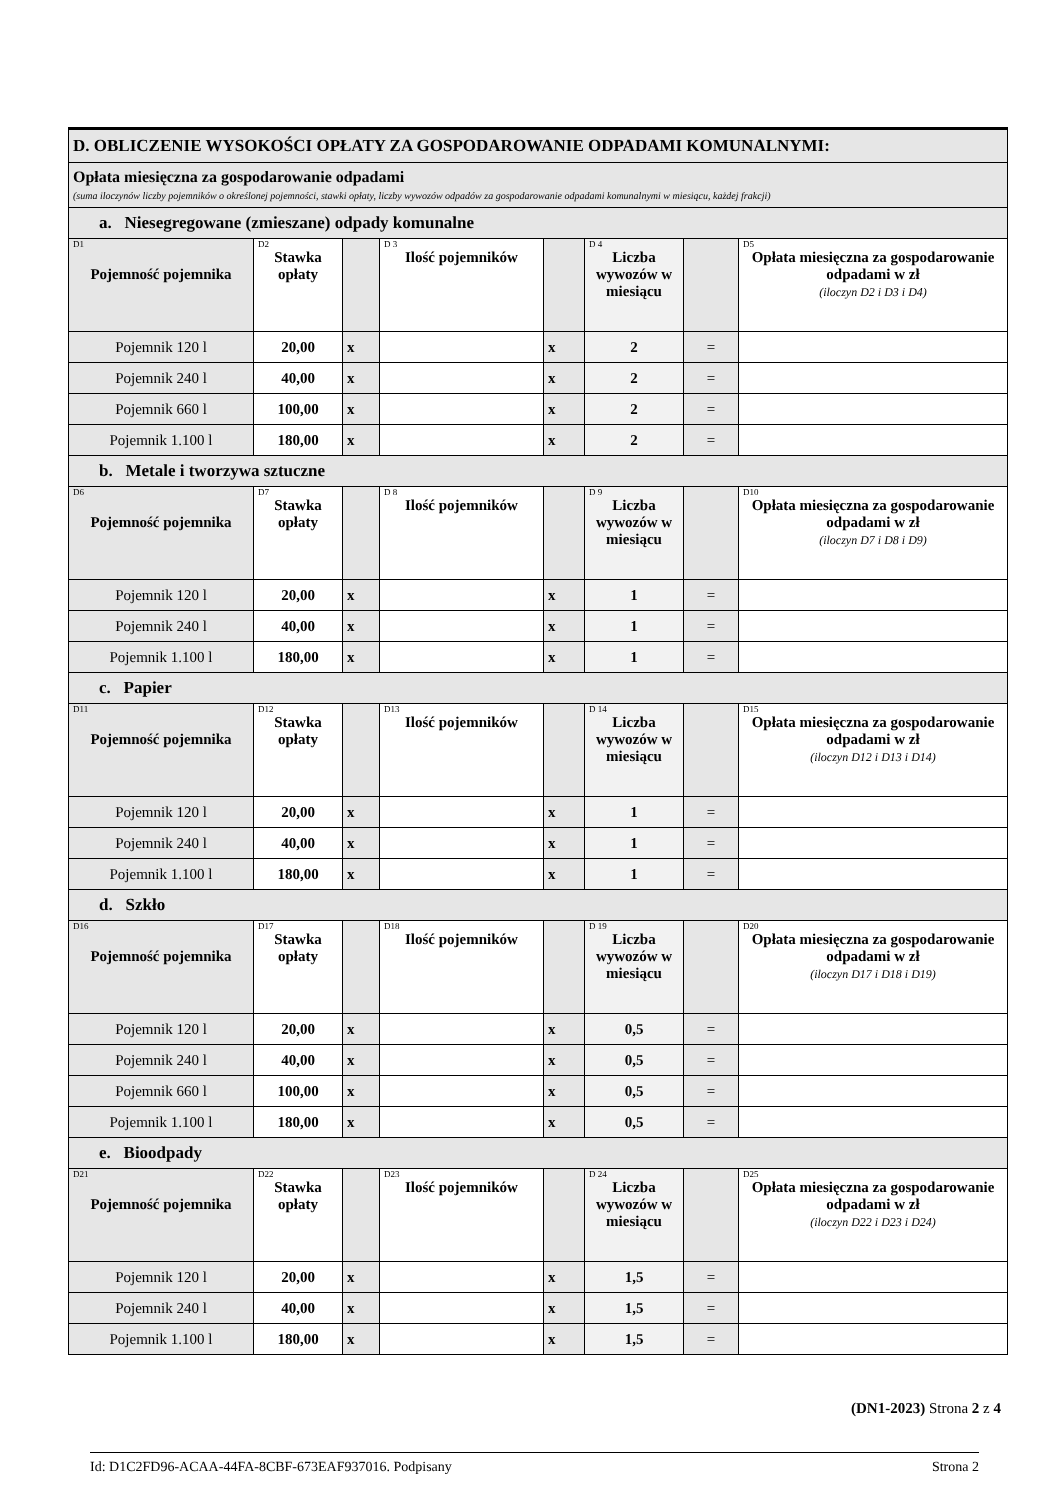| D. OBLICZENIE WYSOKOŚCI OPŁATY ZA GOSPODAROWANIE ODPADAMI KOMUNALNYMI: | | | | | | | |
| Opłata miesięczna za gospodarowanie odpadami (suma iloczynów liczby pojemników o określonej pojemności, stawki opłaty, liczby wywozów odpadów za gospodarowanie odpadami komunalnymi w miesiącu, każdej frakcji) | | | | | | | |
| a. Niesegregowane (zmieszane) odpady komunalne | | | | | | | |
| D1 Pojemność pojemnika | D2 Stawka opłaty | | D 3 Ilość pojemników | | D 4 Liczba wywozów w miesiącu | | D5 Opłata miesięczna za gospodarowanie odpadami w zł (iloczyn D2 i D3 i D4) |
| Pojemnik 120 l | 20,00 | x | | x | 2 | = | |
| Pojemnik 240 l | 40,00 | x | | x | 2 | = | |
| Pojemnik 660 l | 100,00 | x | | x | 2 | = | |
| Pojemnik 1.100 l | 180,00 | x | | x | 2 | = | |
| b. Metale i tworzywa sztuczne | | | | | | | |
| D6 Pojemność pojemnika | D7 Stawka opłaty | | D 8 Ilość pojemników | | D 9 Liczba wywozów w miesiącu | | D10 Opłata miesięczna za gospodarowanie odpadami w zł (iloczyn D7 i D8 i D9) |
| Pojemnik 120 l | 20,00 | x | | x | 1 | = | |
| Pojemnik 240 l | 40,00 | x | | x | 1 | = | |
| Pojemnik 1.100 l | 180,00 | x | | x | 1 | = | |
| c. Papier | | | | | | | |
| D11 Pojemność pojemnika | D12 Stawka opłaty | | D13 Ilość pojemników | | D 14 Liczba wywozów w miesiącu | | D15 Opłata miesięczna za gospodarowanie odpadami w zł (iloczyn D12 i D13 i D14) |
| Pojemnik 120 l | 20,00 | x | | x | 1 | = | |
| Pojemnik 240 l | 40,00 | x | | x | 1 | = | |
| Pojemnik 1.100 l | 180,00 | x | | x | 1 | = | |
| d. Szkło | | | | | | | |
| D16 Pojemność pojemnika | D17 Stawka opłaty | | D18 Ilość pojemników | | D 19 Liczba wywozów w miesiącu | | D20 Opłata miesięczna za gospodarowanie odpadami w zł (iloczyn D17 i D18 i D19) |
| Pojemnik 120 l | 20,00 | x | | x | 0,5 | = | |
| Pojemnik 240 l | 40,00 | x | | x | 0,5 | = | |
| Pojemnik 660 l | 100,00 | x | | x | 0,5 | = | |
| Pojemnik 1.100 l | 180,00 | x | | x | 0,5 | = | |
| e. Bioodpady | | | | | | | |
| D21 Pojemność pojemnika | D22 Stawka opłaty | | D23 Ilość pojemników | | D 24 Liczba wywozów w miesiącu | | D25 Opłata miesięczna za gospodarowanie odpadami w zł (iloczyn D22 i D23 i D24) |
| Pojemnik 120 l | 20,00 | x | | x | 1,5 | = | |
| Pojemnik 240 l | 40,00 | x | | x | 1,5 | = | |
| Pojemnik 1.100 l | 180,00 | x | | x | 1,5 | = | |
(DN1-2023) Strona 2 z 4
Id: D1C2FD96-ACAA-44FA-8CBF-673EAF937016. Podpisany Strona 2